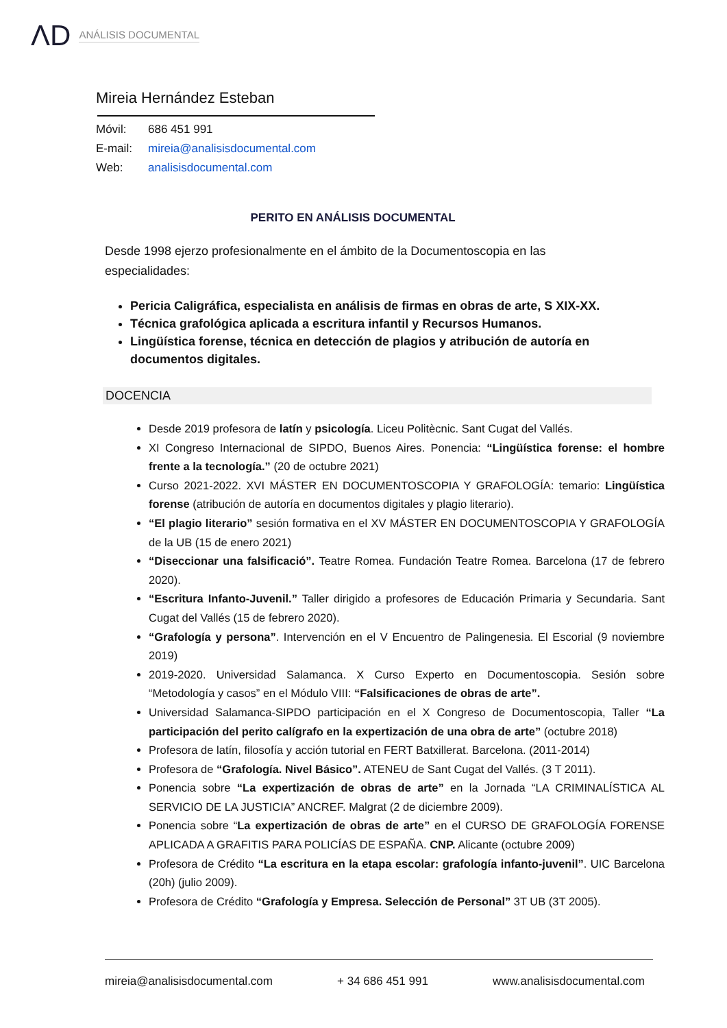ΛD
ANÁLISIS DOCUMENTAL
Mireia Hernández Esteban
Móvil: 686 451 991
E-mail: mireia@analisisdocumental.com
Web: analisisdocumental.com
PERITO EN ANÁLISIS DOCUMENTAL
Desde 1998 ejerzo profesionalmente en el ámbito de la Documentoscopia en las especialidades:
Pericia Caligráfica, especialista en análisis de firmas en obras de arte, S XIX-XX.
Técnica grafológica aplicada a escritura infantil y Recursos Humanos.
Lingüística forense, técnica en detección de plagios y atribución de autoría en documentos digitales.
DOCENCIA
Desde 2019 profesora de latín y psicología. Liceu Politècnic. Sant Cugat del Vallés.
XI Congreso Internacional de SIPDO, Buenos Aires. Ponencia: “Lingüística forense: el hombre frente a la tecnología.” (20 de octubre 2021)
Curso 2021-2022. XVI MÁSTER EN DOCUMENTOSCOPIA Y GRAFOLOGÍA: temario: Lingüística forense (atribución de autoría en documentos digitales y plagio literario).
“El plagio literario” sesión formativa en el XV MÁSTER EN DOCUMENTOSCOPIA Y GRAFOLOGÍA de la UB (15 de enero 2021)
“Diseccionar una falsificació”. Teatre Romea. Fundación Teatre Romea. Barcelona (17 de febrero 2020).
“Escritura Infanto-Juvenil.” Taller dirigido a profesores de Educación Primaria y Secundaria. Sant Cugat del Vallés (15 de febrero 2020).
“Grafología y persona”. Intervención en el V Encuentro de Palingenesia. El Escorial (9 noviembre 2019)
2019-2020. Universidad Salamanca. X Curso Experto en Documentoscopia. Sesión sobre “Metodología y casos” en el Módulo VIII: “Falsificaciones de obras de arte”.
Universidad Salamanca-SIPDO participación en el X Congreso de Documentoscopia, Taller “La participación del perito calígrafo en la expertización de una obra de arte” (octubre 2018)
Profesora de latín, filosofía y acción tutorial en FERT Batxillerat. Barcelona. (2011-2014)
Profesora de “Grafología. Nivel Básico”. ATENEU de Sant Cugat del Vallés. (3 T 2011).
Ponencia sobre “La expertización de obras de arte” en la Jornada “LA CRIMINALÍSTICA AL SERVICIO DE LA JUSTICIA” ANCREF. Malgrat (2 de diciembre 2009).
Ponencia sobre “La expertización de obras de arte” en el CURSO DE GRAFOLOGÍA FORENSE APLICADA A GRAFITIS PARA POLICÍAS DE ESPAÑA. CNP. Alicante (octubre 2009)
Profesora de Crédito “La escritura en la etapa escolar: grafología infanto-juvenil”. UIC Barcelona (20h) (julio 2009).
Profesora de Crédito “Grafología y Empresa. Selección de Personal” 3T UB (3T 2005).
mireia@analisisdocumental.com + 34 686 451 991 www.analisisdocumental.com